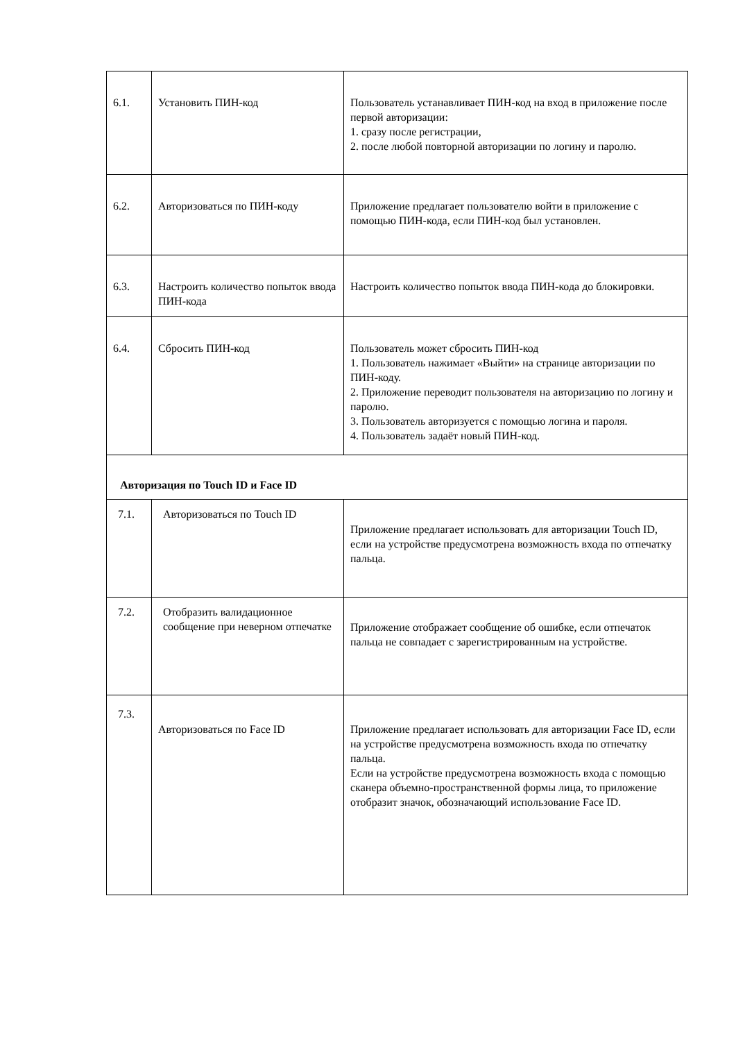| 6.1. | Установить ПИН-код | Пользователь устанавливает ПИН-код на вход в приложение после первой авторизации: 1. сразу после регистрации, 2. после любой повторной авторизации по логину и паролю. |
| 6.2. | Авторизоваться по ПИН-коду | Приложение предлагает пользователю войти в приложение с помощью ПИН-кода, если ПИН-код был установлен. |
| 6.3. | Настроить количество попыток ввода ПИН-кода | Настроить количество попыток ввода ПИН-кода до блокировки. |
| 6.4. | Сбросить ПИН-код | Пользователь может сбросить ПИН-код 1. Пользователь нажимает «Выйти» на странице авторизации по ПИН-коду. 2. Приложение переводит пользователя на авторизацию по логину и паролю. 3. Пользователь авторизуется с помощью логина и пароля. 4. Пользователь задаёт новый ПИН-код. |
| Авторизация по Touch ID и Face ID | | |
| 7.1. | Авторизоваться по Touch ID | Приложение предлагает использовать для авторизации Touch ID, если на устройстве предусмотрена возможность входа по отпечатку пальца. |
| 7.2. | Отобразить валидационное сообщение при неверном отпечатке | Приложение отображает сообщение об ошибке, если отпечаток пальца не совпадает с зарегистрированным на устройстве. |
| 7.3. | Авторизоваться по Face ID | Приложение предлагает использовать для авторизации Face ID, если на устройстве предусмотрена возможность входа по отпечатку пальца. Если на устройстве предусмотрена возможность входа с помощью сканера объемно-пространственной формы лица, то приложение отобразит значок, обозначающий использование Face ID. |